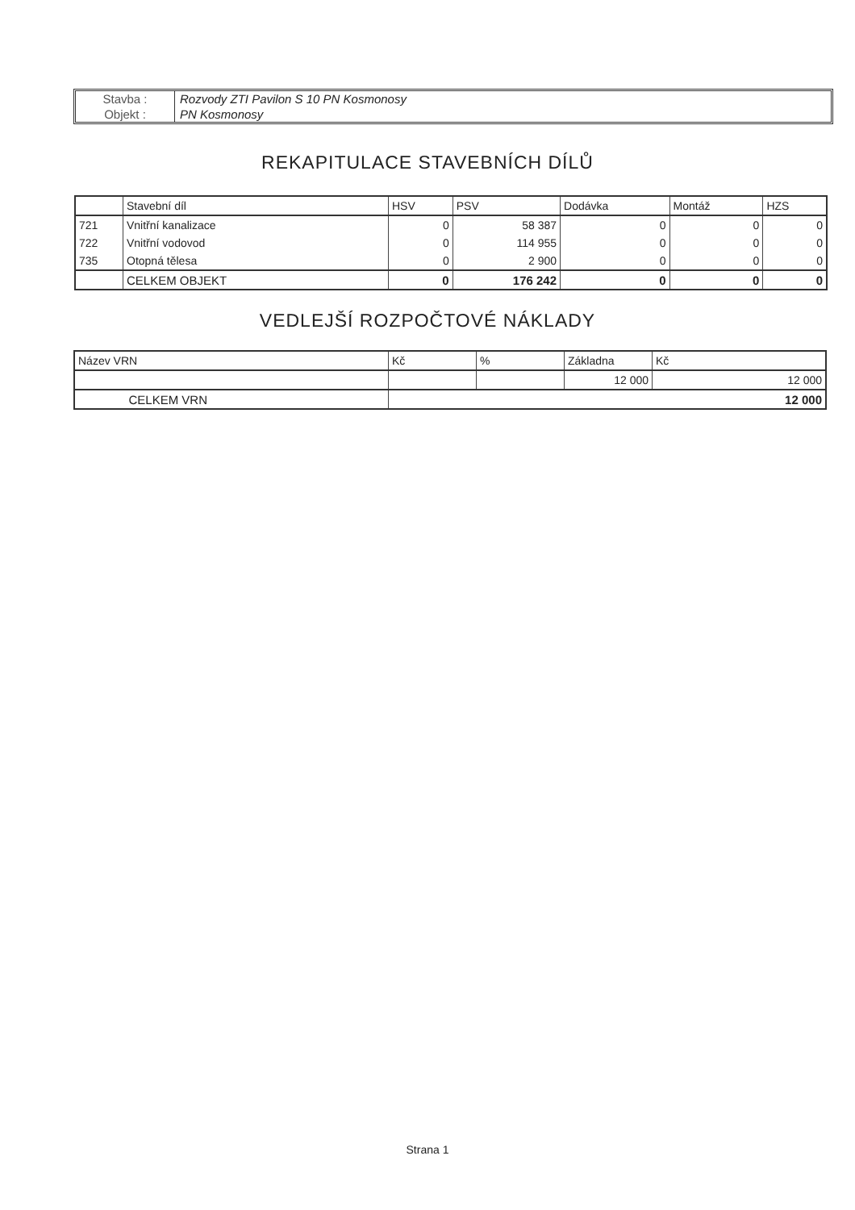| Stavba : | Rozvody ZTI Pavilon S 10 PN Kosmonosy |
| Objekt : | PN Kosmonosy |
REKAPITULACE STAVEBNÍCH DÍLŮ
| | Stavební díl | HSV | PSV | Dodávka | Montáž | HZS |
| --- | --- | --- | --- | --- | --- | --- |
| 721 | Vnitřní kanalizace | 0 | 58 387 | 0 | 0 | 0 |
| 722 | Vnitřní vodovod | 0 | 114 955 | 0 | 0 | 0 |
| 735 | Otopná tělesa | 0 | 2 900 | 0 | 0 | 0 |
| | CELKEM OBJEKT | 0 | 176 242 | 0 | 0 | 0 |
VEDLEJŠÍ ROZPOČTOVÉ NÁKLADY
| Název VRN | Kč | % | Základna | Kč |
| --- | --- | --- | --- | --- |
| | | | 12 000 | 12 000 |
| CELKEM VRN | 12 000 | | | |
Strana 1